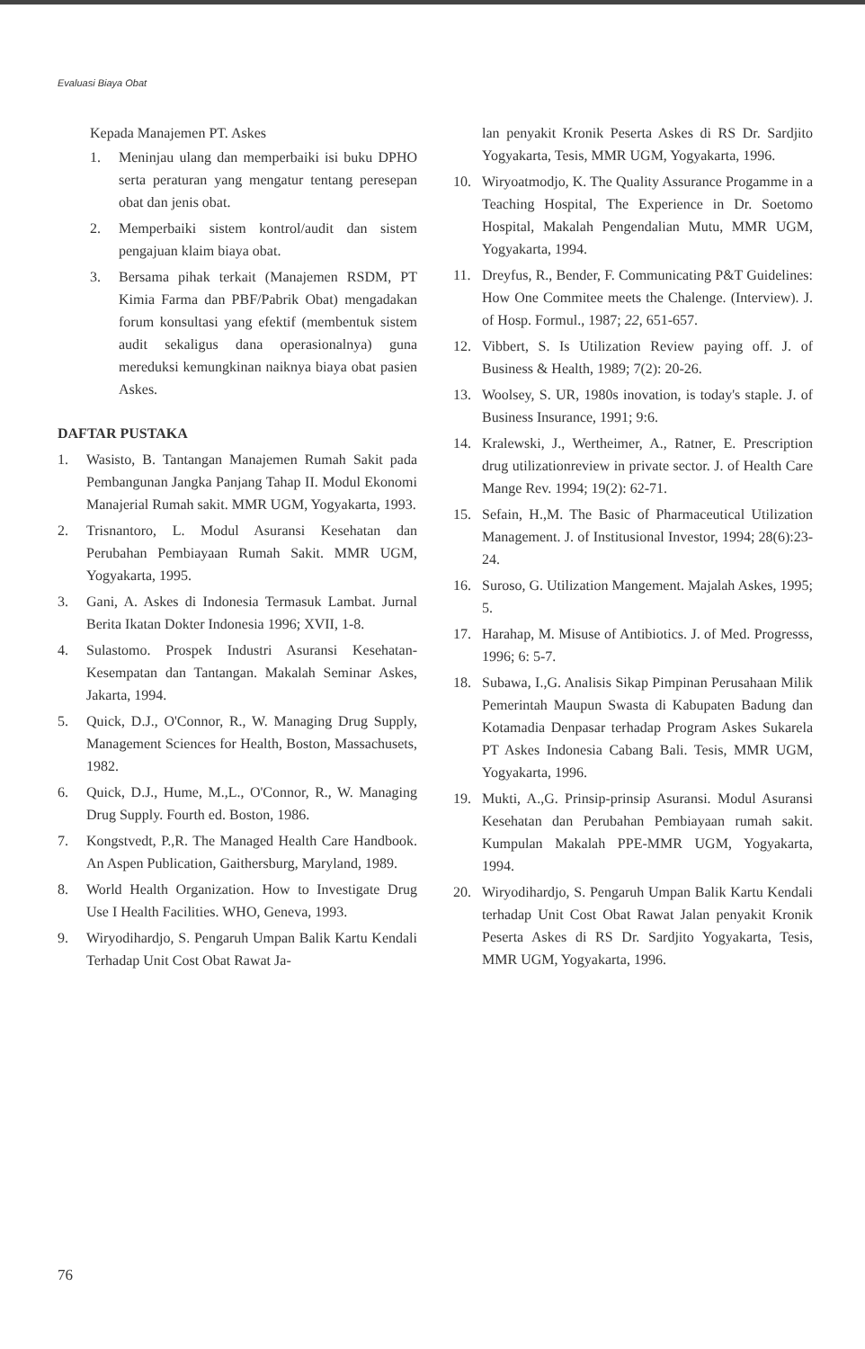Evaluasi Biaya Obat
Kepada Manajemen PT. Askes
1. Meninjau ulang dan memperbaiki isi buku DPHO serta peraturan yang mengatur tentang peresepan obat dan jenis obat.
2. Memperbaiki sistem kontrol/audit dan sistem pengajuan klaim biaya obat.
3. Bersama pihak terkait (Manajemen RSDM, PT Kimia Farma dan PBF/Pabrik Obat) mengadakan forum konsultasi yang efektif (membentuk sistem audit sekaligus dana operasionalnya) guna mereduksi kemungkinan naiknya biaya obat pasien Askes.
DAFTAR PUSTAKA
1. Wasisto, B. Tantangan Manajemen Rumah Sakit pada Pembangunan Jangka Panjang Tahap II. Modul Ekonomi Manajerial Rumah sakit. MMR UGM, Yogyakarta, 1993.
2. Trisnantoro, L. Modul Asuransi Kesehatan dan Perubahan Pembiayaan Rumah Sakit. MMR UGM, Yogyakarta, 1995.
3. Gani, A. Askes di Indonesia Termasuk Lambat. Jurnal Berita Ikatan Dokter Indonesia 1996; XVII, 1-8.
4. Sulastomo. Prospek Industri Asuransi Kesehatan-Kesempatan dan Tantangan. Makalah Seminar Askes, Jakarta, 1994.
5. Quick, D.J., O'Connor, R., W. Managing Drug Supply, Management Sciences for Health, Boston, Massachusets, 1982.
6. Quick, D.J., Hume, M.,L., O'Connor, R., W. Managing Drug Supply. Fourth ed. Boston, 1986.
7. Kongstvedt, P.,R. The Managed Health Care Handbook. An Aspen Publication, Gaithersburg, Maryland, 1989.
8. World Health Organization. How to Investigate Drug Use I Health Facilities. WHO, Geneva, 1993.
9. Wiryodihardjo, S. Pengaruh Umpan Balik Kartu Kendali Terhadap Unit Cost Obat Rawat Ja-
lan penyakit Kronik Peserta Askes di RS Dr. Sardjito Yogyakarta, Tesis, MMR UGM, Yogyakarta, 1996.
10. Wiryoatmodjo, K. The Quality Assurance Progamme in a Teaching Hospital, The Experience in Dr. Soetomo Hospital, Makalah Pengendalian Mutu, MMR UGM, Yogyakarta, 1994.
11. Dreyfus, R., Bender, F. Communicating P&T Guidelines: How One Commitee meets the Chalenge. (Interview). J. of Hosp. Formul., 1987; 22, 651-657.
12. Vibbert, S. Is Utilization Review paying off. J. of Business & Health, 1989; 7(2): 20-26.
13. Woolsey, S. UR, 1980s inovation, is today's staple. J. of Business Insurance, 1991; 9:6.
14. Kralewski, J., Wertheimer, A., Ratner, E. Prescription drug utilizationreview in private sector. J. of Health Care Mange Rev. 1994; 19(2): 62-71.
15. Sefain, H.,M. The Basic of Pharmaceutical Utilization Management. J. of Institusional Investor, 1994; 28(6):23-24.
16. Suroso, G. Utilization Mangement. Majalah Askes, 1995; 5.
17. Harahap, M. Misuse of Antibiotics. J. of Med. Progresss, 1996; 6: 5-7.
18. Subawa, I.,G. Analisis Sikap Pimpinan Perusahaan Milik Pemerintah Maupun Swasta di Kabupaten Badung dan Kotamadia Denpasar terhadap Program Askes Sukarela PT Askes Indonesia Cabang Bali. Tesis, MMR UGM, Yogyakarta, 1996.
19. Mukti, A.,G. Prinsip-prinsip Asuransi. Modul Asuransi Kesehatan dan Perubahan Pembiayaan rumah sakit. Kumpulan Makalah PPE-MMR UGM, Yogyakarta, 1994.
20. Wiryodihardjo, S. Pengaruh Umpan Balik Kartu Kendali terhadap Unit Cost Obat Rawat Jalan penyakit Kronik Peserta Askes di RS Dr. Sardjito Yogyakarta, Tesis, MMR UGM, Yogyakarta, 1996.
76